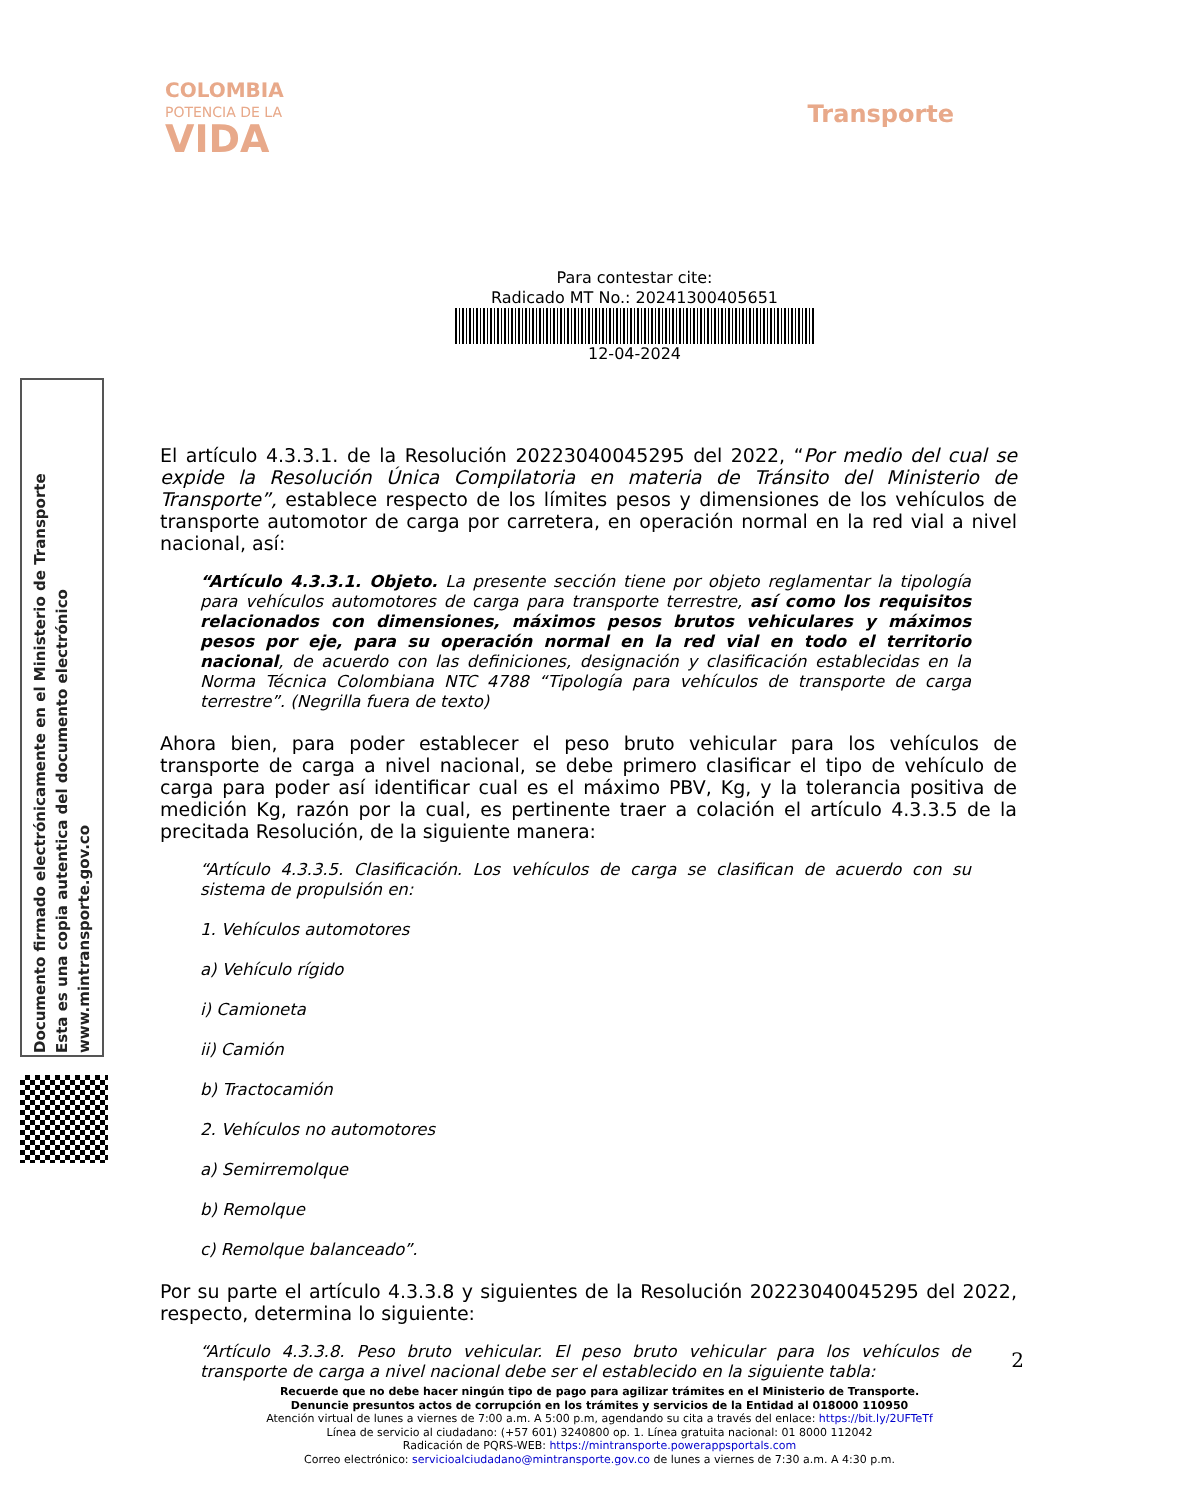COLOMBIA
POTENCIA DE LA
VIDA
Transporte
Para contestar cite:
Radicado MT No.: 20241300405651
12-04-2024
Documento firmado electrónicamente en el Ministerio de Transporte
Esta es una copia autentica del documento electrónico
www.mintransporte.gov.co
El artículo 4.3.3.1. de la Resolución 20223040045295 del 2022, “Por medio del cual se expide la Resolución Única Compilatoria en materia de Tránsito del Ministerio de Transporte”, establece respecto de los límites pesos y dimensiones de los vehículos de transporte automotor de carga por carretera, en operación normal en la red vial a nivel nacional, así:
“Artículo 4.3.3.1. Objeto. La presente sección tiene por objeto reglamentar la tipología para vehículos automotores de carga para transporte terrestre, así como los requisitos relacionados con dimensiones, máximos pesos brutos vehiculares y máximos pesos por eje, para su operación normal en la red vial en todo el territorio nacional, de acuerdo con las definiciones, designación y clasificación establecidas en la Norma Técnica Colombiana NTC 4788 “Tipología para vehículos de transporte de carga terrestre”. (Negrilla fuera de texto)
Ahora bien, para poder establecer el peso bruto vehicular para los vehículos de transporte de carga a nivel nacional, se debe primero clasificar el tipo de vehículo de carga para poder así identificar cual es el máximo PBV, Kg, y la tolerancia positiva de medición Kg, razón por la cual, es pertinente traer a colación el artículo 4.3.3.5 de la precitada Resolución, de la siguiente manera:
“Artículo 4.3.3.5. Clasificación. Los vehículos de carga se clasifican de acuerdo con su sistema de propulsión en:
1. Vehículos automotores
a) Vehículo rígido
i) Camioneta
ii) Camión
b) Tractocamión
2. Vehículos no automotores
a) Semirremolque
b) Remolque
c) Remolque balanceado”.
Por su parte el artículo 4.3.3.8 y siguientes de la Resolución 20223040045295 del 2022, respecto, determina lo siguiente:
“Artículo 4.3.3.8. Peso bruto vehicular. El peso bruto vehicular para los vehículos de transporte de carga a nivel nacional debe ser el establecido en la siguiente tabla:
2
Recuerde que no debe hacer ningún tipo de pago para agilizar trámites en el Ministerio de Transporte.
Denuncie presuntos actos de corrupción en los trámites y servicios de la Entidad al 018000 110950
Atención virtual de lunes a viernes de 7:00 a.m. A 5:00 p.m, agendando su cita a través del enlace: https://bit.ly/2UFTeTf
Línea de servicio al ciudadano: (+57 601) 3240800 op. 1. Línea gratuita nacional: 01 8000 112042
Radicación de PQRS-WEB: https://mintransporte.powerappsportals.com
Correo electrónico: servicioalciudadano@mintransporte.gov.co de lunes a viernes de 7:30 a.m. A 4:30 p.m.